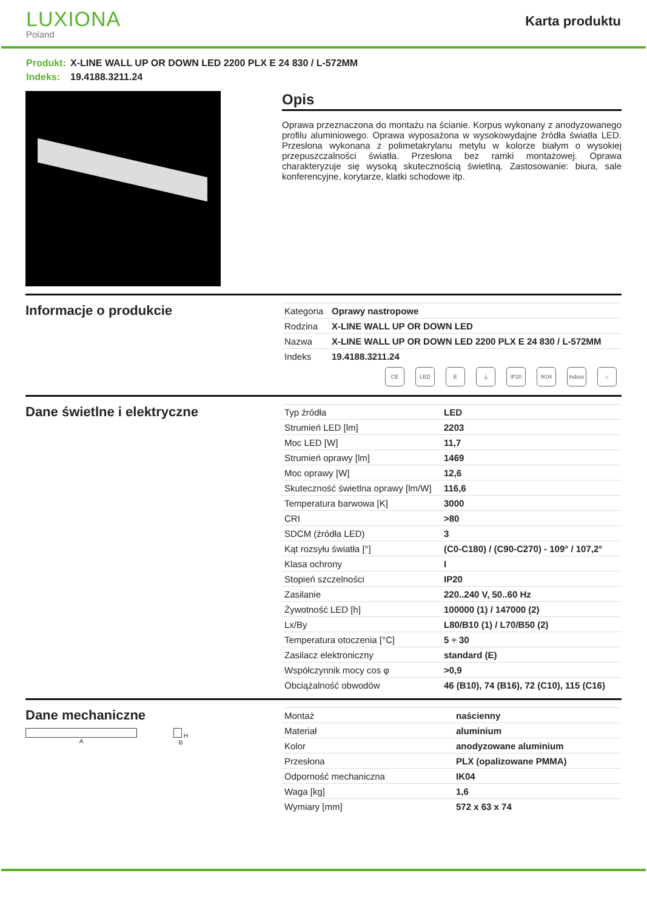LUXIONA
Poland
Karta produktu
Produkt: X-LINE WALL UP OR DOWN LED 2200 PLX E 24 830 / L-572MM
Indeks: 19.4188.3211.24
Opis
Oprawa przeznaczona do montażu na ścianie. Korpus wykonany z anodyzowanego profilu aluminiowego. Oprawa wyposażona w wysokowydajne źródła światła LED. Przesłona wykonana z polimetakrylanu metylu w kolorze białym o wysokiej przepuszczalności światła. Przesłona bez ramki montażowej. Oprawa charakteryzuje się wysoką skutecznością świetlną. Zastosowanie: biura, sale konferencyjne, korytarze, klatki schodowe itp.
Informacje o produkcie
| Kategoria | Oprawy nastropowe |
| Rodzina | X-LINE WALL UP OR DOWN LED |
| Nazwa | X-LINE WALL UP OR DOWN LED 2200 PLX E 24 830 / L-572MM |
| Indeks | 19.4188.3211.24 |
CE LED E ⏚ IP20 IK04 Indoor
⌂
Dane świetlne i elektryczne
| Typ źródła | LED |
| Strumień LED [lm] | 2203 |
| Moc LED [W] | 11,7 |
| Strumień oprawy [lm] | 1469 |
| Moc oprawy [W] | 12,6 |
| Skuteczność świetlna oprawy [lm/W] | 116,6 |
| Temperatura barwowa [K] | 3000 |
| CRI | >80 |
| SDCM (źródła LED) | 3 |
| Kąt rozsyłu światła [°] | (C0-C180) / (C90-C270) - 109° / 107,2° |
| Klasa ochrony | I |
| Stopień szczelności | IP20 |
| Zasilanie | 220..240 V, 50..60 Hz |
| Żywotność LED [h] | 100000 (1) / 147000 (2) |
| Lx/By | L80/B10 (1) / L70/B50 (2) |
| Temperatura otoczenia [°C] | 5 ÷ 30 |
| Zasilacz elektroniczny | standard (E) |
| Współczynnik mocy cos φ | >0,9 |
| Obciążalność obwodów | 46 (B10), 74 (B16), 72 (C10), 115 (C16) |
Dane mechaniczne
A H
B
| Montaż | naścienny |
| Materiał | aluminium |
| Kolor | anodyzowane aluminium |
| Przesłona | PLX (opalizowane PMMA) |
| Odporność mechaniczna | IK04 |
| Waga [kg] | 1,6 |
| Wymiary [mm] | 572 x 63 x 74 |